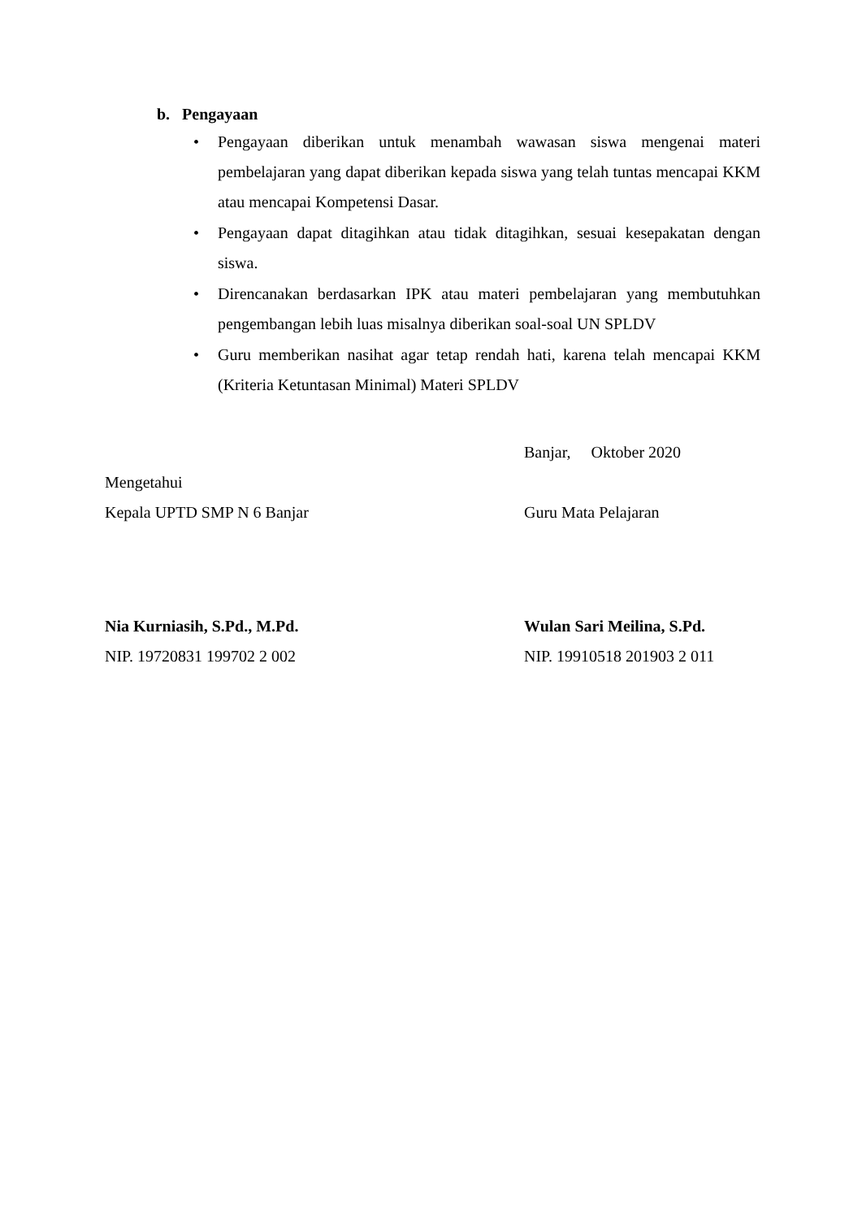b. Pengayaan
• Pengayaan diberikan untuk menambah wawasan siswa mengenai materi pembelajaran yang dapat diberikan kepada siswa yang telah tuntas mencapai KKM atau mencapai Kompetensi Dasar.
• Pengayaan dapat ditagihkan atau tidak ditagihkan, sesuai kesepakatan dengan siswa.
• Direncanakan berdasarkan IPK atau materi pembelajaran yang membutuhkan pengembangan lebih luas misalnya diberikan soal-soal UN SPLDV
• Guru memberikan nasihat agar tetap rendah hati, karena telah mencapai KKM (Kriteria Ketuntasan Minimal) Materi SPLDV
Banjar, Oktober 2020
Mengetahui
Kepala UPTD SMP N 6 Banjar Guru Mata Pelajaran
Nia Kurniasih, S.Pd., M.Pd. Wulan Sari Meilina, S.Pd.
NIP. 19720831 199702 2 002 NIP. 19910518 201903 2 011